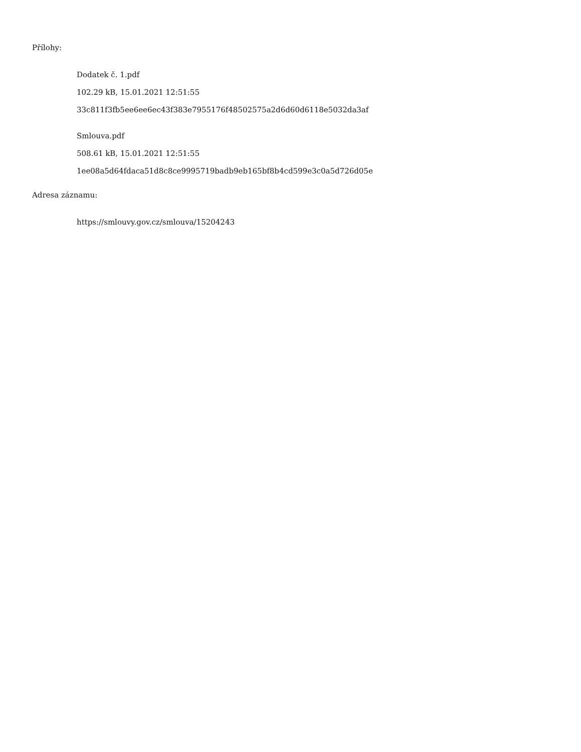Přílohy:
Dodatek č. 1.pdf
102.29 kB, 15.01.2021 12:51:55
33c811f3fb5ee6ee6ec43f383e7955176f48502575a2d6d60d6118e5032da3af
Smlouva.pdf
508.61 kB, 15.01.2021 12:51:55
1ee08a5d64fdaca51d8c8ce9995719badb9eb165bf8b4cd599e3c0a5d726d05e
Adresa záznamu:
https://smlouvy.gov.cz/smlouva/15204243